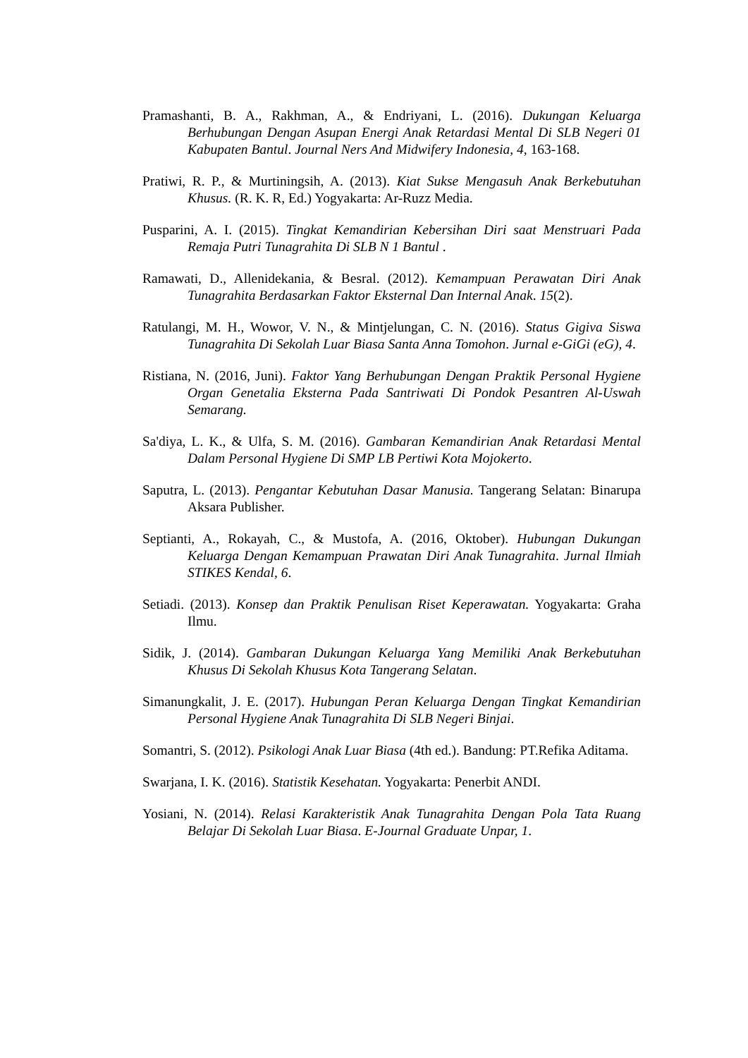Pramashanti, B. A., Rakhman, A., & Endriyani, L. (2016). Dukungan Keluarga Berhubungan Dengan Asupan Energi Anak Retardasi Mental Di SLB Negeri 01 Kabupaten Bantul. Journal Ners And Midwifery Indonesia, 4, 163-168.
Pratiwi, R. P., & Murtiningsih, A. (2013). Kiat Sukse Mengasuh Anak Berkebutuhan Khusus. (R. K. R, Ed.) Yogyakarta: Ar-Ruzz Media.
Pusparini, A. I. (2015). Tingkat Kemandirian Kebersihan Diri saat Menstruari Pada Remaja Putri Tunagrahita Di SLB N 1 Bantul .
Ramawati, D., Allenidekania, & Besral. (2012). Kemampuan Perawatan Diri Anak Tunagrahita Berdasarkan Faktor Eksternal Dan Internal Anak. 15(2).
Ratulangi, M. H., Wowor, V. N., & Mintjelungan, C. N. (2016). Status Gigiva Siswa Tunagrahita Di Sekolah Luar Biasa Santa Anna Tomohon. Jurnal e-GiGi (eG), 4.
Ristiana, N. (2016, Juni). Faktor Yang Berhubungan Dengan Praktik Personal Hygiene Organ Genetalia Eksterna Pada Santriwati Di Pondok Pesantren Al-Uswah Semarang.
Sa'diya, L. K., & Ulfa, S. M. (2016). Gambaran Kemandirian Anak Retardasi Mental Dalam Personal Hygiene Di SMP LB Pertiwi Kota Mojokerto.
Saputra, L. (2013). Pengantar Kebutuhan Dasar Manusia. Tangerang Selatan: Binarupa Aksara Publisher.
Septianti, A., Rokayah, C., & Mustofa, A. (2016, Oktober). Hubungan Dukungan Keluarga Dengan Kemampuan Prawatan Diri Anak Tunagrahita. Jurnal Ilmiah STIKES Kendal, 6.
Setiadi. (2013). Konsep dan Praktik Penulisan Riset Keperawatan. Yogyakarta: Graha Ilmu.
Sidik, J. (2014). Gambaran Dukungan Keluarga Yang Memiliki Anak Berkebutuhan Khusus Di Sekolah Khusus Kota Tangerang Selatan.
Simanungkalit, J. E. (2017). Hubungan Peran Keluarga Dengan Tingkat Kemandirian Personal Hygiene Anak Tunagrahita Di SLB Negeri Binjai.
Somantri, S. (2012). Psikologi Anak Luar Biasa (4th ed.). Bandung: PT.Refika Aditama.
Swarjana, I. K. (2016). Statistik Kesehatan. Yogyakarta: Penerbit ANDI.
Yosiani, N. (2014). Relasi Karakteristik Anak Tunagrahita Dengan Pola Tata Ruang Belajar Di Sekolah Luar Biasa. E-Journal Graduate Unpar, 1.